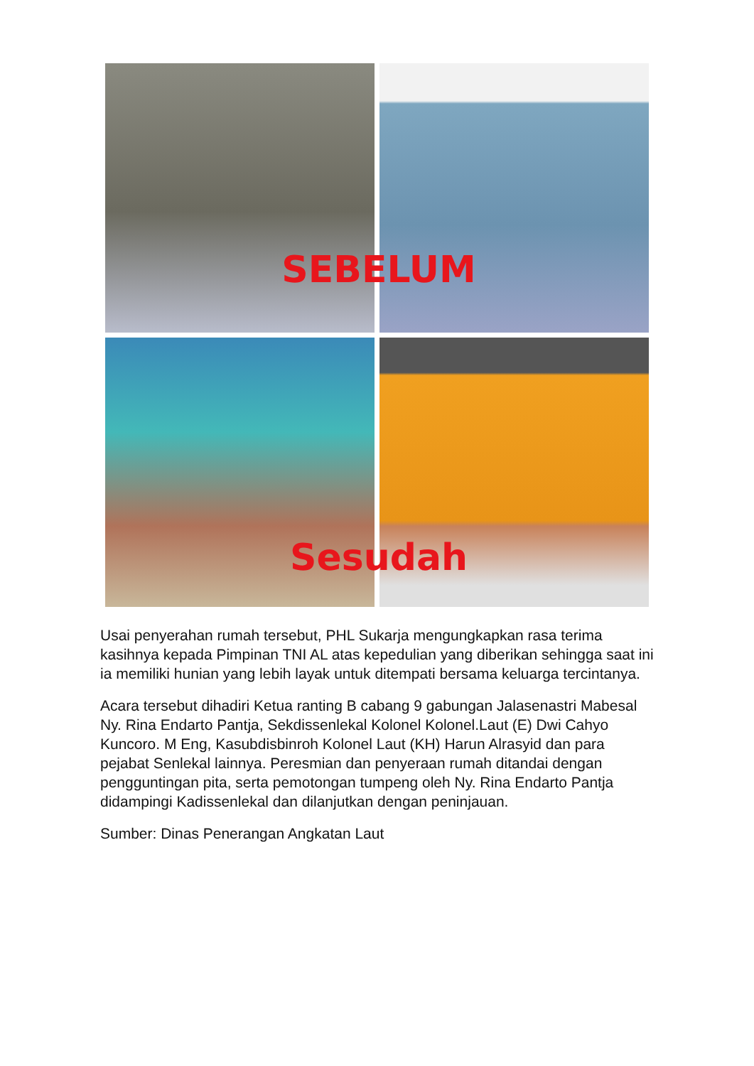SEBELUM
Sesudah
Usai penyerahan rumah tersebut, PHL Sukarja mengungkapkan rasa terima kasihnya kepada Pimpinan TNI AL atas kepedulian yang diberikan sehingga saat ini ia memiliki hunian yang lebih layak untuk ditempati bersama keluarga tercintanya.
Acara tersebut dihadiri Ketua ranting B cabang 9 gabungan Jalasenastri Mabesal Ny. Rina Endarto Pantja, Sekdissenlekal Kolonel Kolonel.Laut (E) Dwi Cahyo Kuncoro. M Eng, Kasubdisbinroh Kolonel Laut (KH) Harun Alrasyid dan para pejabat Senlekal lainnya. Peresmian dan penyeraan rumah ditandai dengan pengguntingan pita, serta pemotongan tumpeng oleh Ny. Rina Endarto Pantja didampingi Kadissenlekal dan dilanjutkan dengan peninjauan.
Sumber: Dinas Penerangan Angkatan Laut